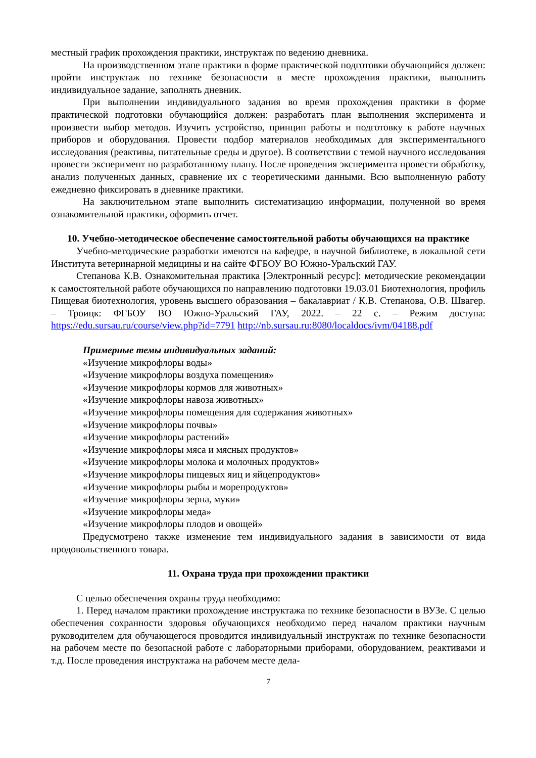местный график прохождения практики, инструктаж по ведению дневника.
На производственном этапе практики в форме практической подготовки обучающийся должен: пройти инструктаж по технике безопасности в месте прохождения практики, выполнить индивидуальное задание, заполнять дневник.
При выполнении индивидуального задания во время прохождения практики в форме практической подготовки обучающийся должен: разработать план выполнения эксперимента и произвести выбор методов. Изучить устройство, принцип работы и подготовку к работе научных приборов и оборудования. Провести подбор материалов необходимых для экспериментального исследования (реактивы, питательные среды и другое). В соответствии с темой научного исследования провести эксперимент по разработанному плану. После проведения эксперимента провести обработку, анализ полученных данных, сравнение их с теоретическими данными. Всю выполненную работу ежедневно фиксировать в дневнике практики.
На заключительном этапе выполнить систематизацию информации, полученной во время ознакомительной практики, оформить отчет.
10. Учебно-методическое обеспечение самостоятельной работы обучающихся на практике
Учебно-методические разработки имеются на кафедре, в научной библиотеке, в локальной сети Института ветеринарной медицины и на сайте ФГБОУ ВО Южно-Уральский ГАУ.
Степанова К.В. Ознакомительная практика [Электронный ресурс]: методические рекомендации к самостоятельной работе обучающихся по направлению подготовки 19.03.01 Биотехнология, профиль Пищевая биотехнология, уровень высшего образования – бакалавриат / К.В. Степанова, О.В. Швагер. – Троицк: ФГБОУ ВО Южно-Уральский ГАУ, 2022. – 22 с. – Режим доступа: https://edu.sursau.ru/course/view.php?id=7791 http://nb.sursau.ru:8080/localdocs/ivm/04188.pdf
Примерные темы индивидуальных заданий:
«Изучение микрофлоры воды»
«Изучение микрофлоры воздуха помещения»
«Изучение микрофлоры кормов для животных»
«Изучение микрофлоры навоза животных»
«Изучение микрофлоры помещения для содержания животных»
«Изучение микрофлоры почвы»
«Изучение микрофлоры растений»
«Изучение микрофлоры мяса и мясных продуктов»
«Изучение микрофлоры молока и молочных продуктов»
«Изучение микрофлоры пищевых яиц и яйцепродуктов»
«Изучение микрофлоры рыбы и морепродуктов»
«Изучение микрофлоры зерна, муки»
«Изучение микрофлоры меда»
«Изучение микрофлоры плодов и овощей»
Предусмотрено также изменение тем индивидуального задания в зависимости от вида продовольственного товара.
11. Охрана труда при прохождении практики
С целью обеспечения охраны труда необходимо:
1. Перед началом практики прохождение инструктажа по технике безопасности в ВУЗе. С целью обеспечения сохранности здоровья обучающихся необходимо перед началом практики научным руководителем для обучающегося проводится индивидуальный инструктаж по технике безопасности на рабочем месте по безопасной работе с лабораторными приборами, оборудованием, реактивами и т.д. После проведения инструктажа на рабочем месте дела-
7